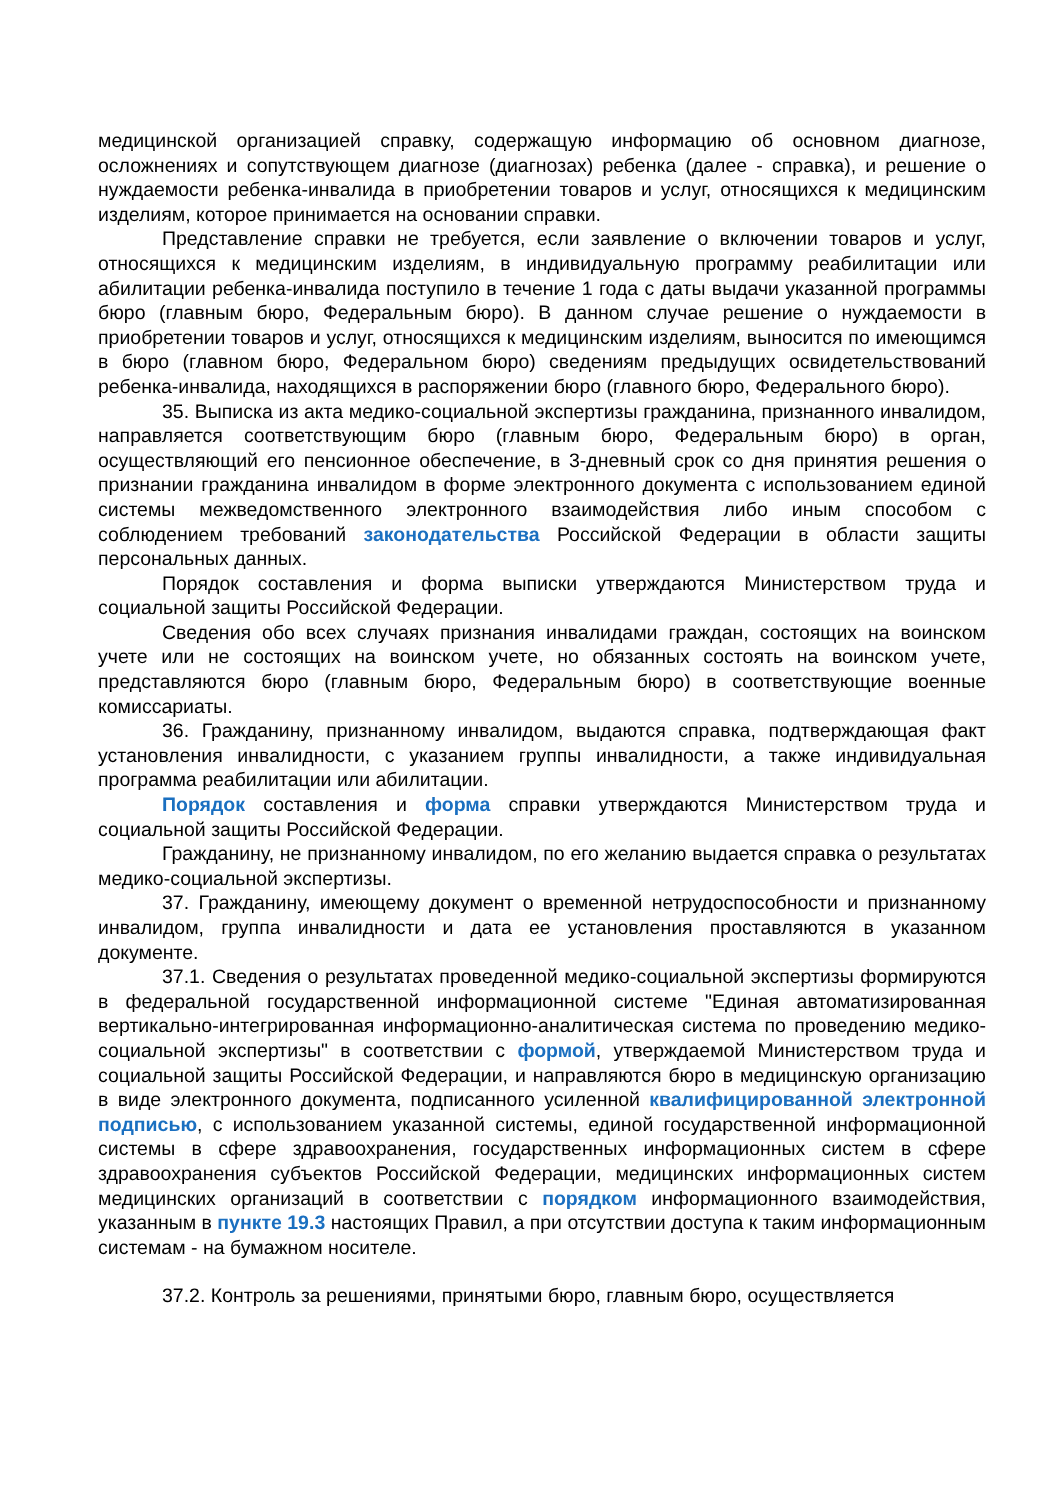медицинской организацией справку, содержащую информацию об основном диагнозе, осложнениях и сопутствующем диагнозе (диагнозах) ребенка (далее - справка), и решение о нуждаемости ребенка-инвалида в приобретении товаров и услуг, относящихся к медицинским изделиям, которое принимается на основании справки.
Представление справки не требуется, если заявление о включении товаров и услуг, относящихся к медицинским изделиям, в индивидуальную программу реабилитации или абилитации ребенка-инвалида поступило в течение 1 года с даты выдачи указанной программы бюро (главным бюро, Федеральным бюро). В данном случае решение о нуждаемости в приобретении товаров и услуг, относящихся к медицинским изделиям, выносится по имеющимся в бюро (главном бюро, Федеральном бюро) сведениям предыдущих освидетельствований ребенка-инвалида, находящихся в распоряжении бюро (главного бюро, Федерального бюро).
35. Выписка из акта медико-социальной экспертизы гражданина, признанного инвалидом, направляется соответствующим бюро (главным бюро, Федеральным бюро) в орган, осуществляющий его пенсионное обеспечение, в 3-дневный срок со дня принятия решения о признании гражданина инвалидом в форме электронного документа с использованием единой системы межведомственного электронного взаимодействия либо иным способом с соблюдением требований законодательства Российской Федерации в области защиты персональных данных.
Порядок составления и форма выписки утверждаются Министерством труда и социальной защиты Российской Федерации.
Сведения обо всех случаях признания инвалидами граждан, состоящих на воинском учете или не состоящих на воинском учете, но обязанных состоять на воинском учете, представляются бюро (главным бюро, Федеральным бюро) в соответствующие военные комиссариаты.
36. Гражданину, признанному инвалидом, выдаются справка, подтверждающая факт установления инвалидности, с указанием группы инвалидности, а также индивидуальная программа реабилитации или абилитации.
Порядок составления и форма справки утверждаются Министерством труда и социальной защиты Российской Федерации.
Гражданину, не признанному инвалидом, по его желанию выдается справка о результатах медико-социальной экспертизы.
37. Гражданину, имеющему документ о временной нетрудоспособности и признанному инвалидом, группа инвалидности и дата ее установления проставляются в указанном документе.
37.1. Сведения о результатах проведенной медико-социальной экспертизы формируются в федеральной государственной информационной системе "Единая автоматизированная вертикально-интегрированная информационно-аналитическая система по проведению медико-социальной экспертизы" в соответствии с формой, утверждаемой Министерством труда и социальной защиты Российской Федерации, и направляются бюро в медицинскую организацию в виде электронного документа, подписанного усиленной квалифицированной электронной подписью, с использованием указанной системы, единой государственной информационной системы в сфере здравоохранения, государственных информационных систем в сфере здравоохранения субъектов Российской Федерации, медицинских информационных систем медицинских организаций в соответствии с порядком информационного взаимодействия, указанным в пункте 19.3 настоящих Правил, а при отсутствии доступа к таким информационным системам - на бумажном носителе.
37.2. Контроль за решениями, принятыми бюро, главным бюро, осуществляется